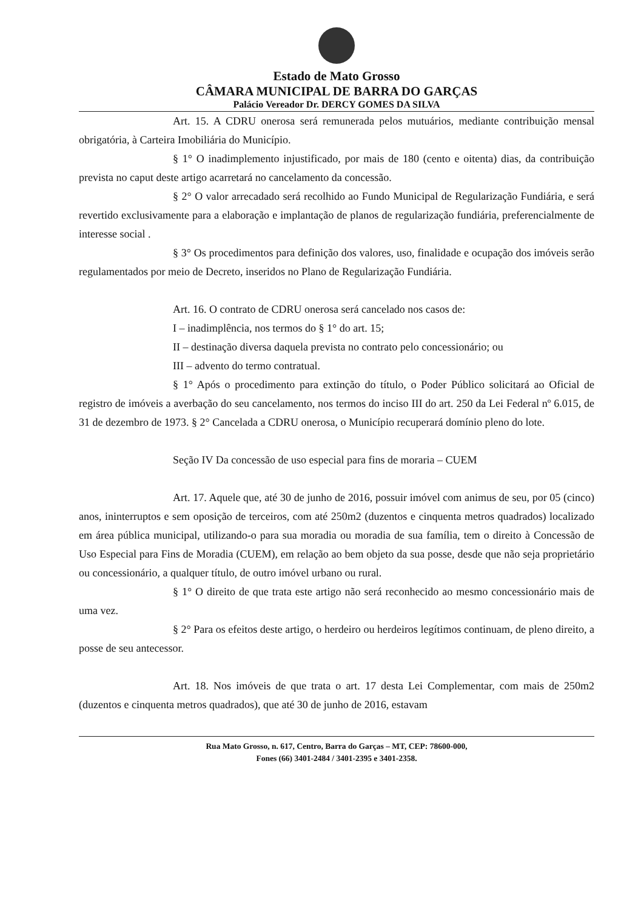Estado de Mato Grosso
CÂMARA MUNICIPAL DE BARRA DO GARÇAS
Palácio Vereador Dr. DERCY GOMES DA SILVA
Art. 15. A CDRU onerosa será remunerada pelos mutuários, mediante contribuição mensal obrigatória, à Carteira Imobiliária do Município.
§ 1° O inadimplemento injustificado, por mais de 180 (cento e oitenta) dias, da contribuição prevista no caput deste artigo acarretará no cancelamento da concessão.
§ 2° O valor arrecadado será recolhido ao Fundo Municipal de Regularização Fundiária, e será revertido exclusivamente para a elaboração e implantação de planos de regularização fundiária, preferencialmente de interesse social .
§ 3° Os procedimentos para definição dos valores, uso, finalidade e ocupação dos imóveis serão regulamentados por meio de Decreto, inseridos no Plano de Regularização Fundiária.
Art. 16. O contrato de CDRU onerosa será cancelado nos casos de:
I – inadimplência, nos termos do § 1° do art. 15;
II – destinação diversa daquela prevista no contrato pelo concessionário; ou
III – advento do termo contratual.
§ 1° Após o procedimento para extinção do título, o Poder Público solicitará ao Oficial de registro de imóveis a averbação do seu cancelamento, nos termos do inciso III do art. 250 da Lei Federal nº 6.015, de 31 de dezembro de 1973. § 2° Cancelada a CDRU onerosa, o Município recuperará domínio pleno do lote.
Seção IV Da concessão de uso especial para fins de moraria – CUEM
Art. 17. Aquele que, até 30 de junho de 2016, possuir imóvel com animus de seu, por 05 (cinco) anos, ininterruptos e sem oposição de terceiros, com até 250m2 (duzentos e cinquenta metros quadrados) localizado em área pública municipal, utilizando-o para sua moradia ou moradia de sua família, tem o direito à Concessão de Uso Especial para Fins de Moradia (CUEM), em relação ao bem objeto da sua posse, desde que não seja proprietário ou concessionário, a qualquer título, de outro imóvel urbano ou rural.
§ 1° O direito de que trata este artigo não será reconhecido ao mesmo concessionário mais de uma vez.
§ 2° Para os efeitos deste artigo, o herdeiro ou herdeiros legítimos continuam, de pleno direito, a posse de seu antecessor.
Art. 18. Nos imóveis de que trata o art. 17 desta Lei Complementar, com mais de 250m2 (duzentos e cinquenta metros quadrados), que até 30 de junho de 2016, estavam
Rua Mato Grosso, n. 617, Centro, Barra do Garças – MT, CEP: 78600-000,
Fones (66) 3401-2484 / 3401-2395 e 3401-2358.